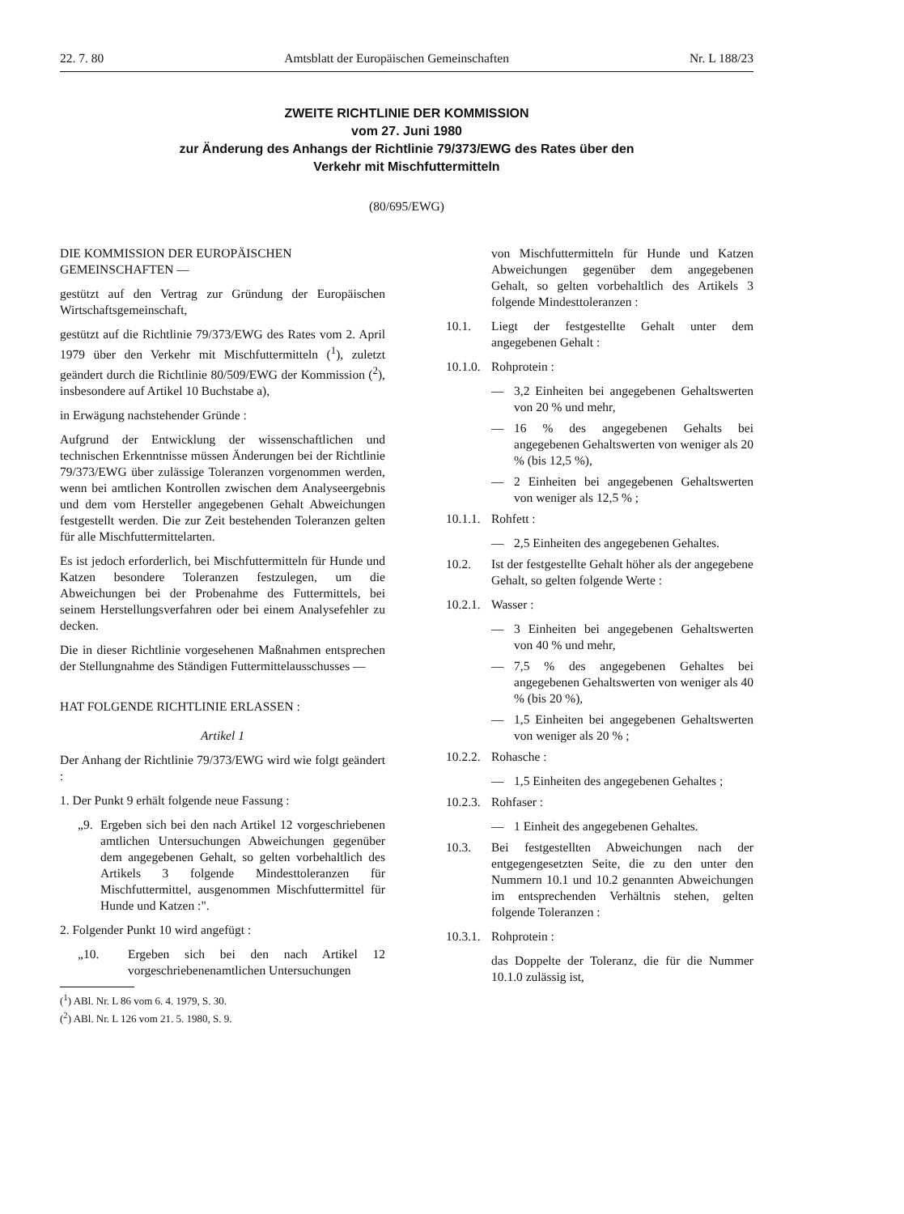22. 7. 80 Amtsblatt der Europäischen Gemeinschaften Nr. L 188/23
ZWEITE RICHTLINIE DER KOMMISSION
vom 27. Juni 1980
zur Änderung des Anhangs der Richtlinie 79/373/EWG des Rates über den
Verkehr mit Mischfuttermitteln
(80/695/EWG)
DIE KOMMISSION DER EUROPÄISCHEN GEMEINSCHAFTEN —
gestützt auf den Vertrag zur Gründung der Europäischen Wirtschaftsgemeinschaft,
gestützt auf die Richtlinie 79/373/EWG des Rates vom 2. April 1979 über den Verkehr mit Mischfuttermitteln (<sup>1</sup>), zuletzt geändert durch die Richtlinie 80/509/EWG der Kommission (<sup>2</sup>), insbesondere auf Artikel 10 Buchstabe a),
in Erwägung nachstehender Gründe :
Aufgrund der Entwicklung der wissenschaftlichen und technischen Erkenntnisse müssen Änderungen bei der Richtlinie 79/373/EWG über zulässige Toleranzen vorgenommen werden, wenn bei amtlichen Kontrollen zwischen dem Analyseergebnis und dem vom Hersteller angegebenen Gehalt Abweichungen festgestellt werden. Die zur Zeit bestehenden Toleranzen gelten für alle Mischfuttermittelarten.
Es ist jedoch erforderlich, bei Mischfuttermitteln für Hunde und Katzen besondere Toleranzen festzulegen, um die Abweichungen bei der Probenahme des Futtermittels, bei seinem Herstellungsverfahren oder bei einem Analysefehler zu decken.
Die in dieser Richtlinie vorgesehenen Maßnahmen entsprechen der Stellungnahme des Ständigen Futtermittelausschusses —
HAT FOLGENDE RICHTLINIE ERLASSEN :
Artikel 1
Der Anhang der Richtlinie 79/373/EWG wird wie folgt geändert :
1. Der Punkt 9 erhält folgende neue Fassung :
„9. Ergeben sich bei den nach Artikel 12 vorgeschriebenen amtlichen Untersuchungen Abweichungen gegenüber dem angegebenen Gehalt, so gelten vorbehaltlich des Artikels 3 folgende Mindesttoleranzen für Mischfuttermittel, ausgenommen Mischfuttermittel für Hunde und Katzen :".
2. Folgender Punkt 10 wird angefügt :
„10. Ergeben sich bei den nach Artikel 12 vorgeschriebenenamtlichen Untersuchungen
(<sup>1</sup>) ABl. Nr. L 86 vom 6. 4. 1979, S. 30.
(<sup>2</sup>) ABl. Nr. L 126 vom 21. 5. 1980, S. 9.
von Mischfuttermitteln für Hunde und Katzen Abweichungen gegenüber dem angegebenen Gehalt, so gelten vorbehaltlich des Artikels 3 folgende Mindesttoleranzen :
10.1. Liegt der festgestellte Gehalt unter dem angegebenen Gehalt :
10.1.0. Rohprotein :
— 3,2 Einheiten bei angegebenen Gehaltswerten von 20 % und mehr,
— 16 % des angegebenen Gehalts bei angegebenen Gehaltswerten von weniger als 20 % (bis 12,5 %),
— 2 Einheiten bei angegebenen Gehaltswerten von weniger als 12,5 % ;
10.1.1. Rohfett :
— 2,5 Einheiten des angegebenen Gehaltes.
10.2. Ist der festgestellte Gehalt höher als der angegebene Gehalt, so gelten folgende Werte :
10.2.1. Wasser :
— 3 Einheiten bei angegebenen Gehaltswerten von 40 % und mehr,
— 7,5 % des angegebenen Gehaltes bei angegebenen Gehaltswerten von weniger als 40 % (bis 20 %),
— 1,5 Einheiten bei angegebenen Gehaltswerten von weniger als 20 % ;
10.2.2. Rohasche :
— 1,5 Einheiten des angegebenen Gehaltes ;
10.2.3. Rohfaser :
— 1 Einheit des angegebenen Gehaltes.
10.3. Bei festgestellten Abweichungen nach der entgegengesetzten Seite, die zu den unter den Nummern 10.1 und 10.2 genannten Abweichungen im entsprechenden Verhältnis stehen, gelten folgende Toleranzen :
10.3.1. Rohprotein :
das Doppelte der Toleranz, die für die Nummer 10.1.0 zulässig ist,